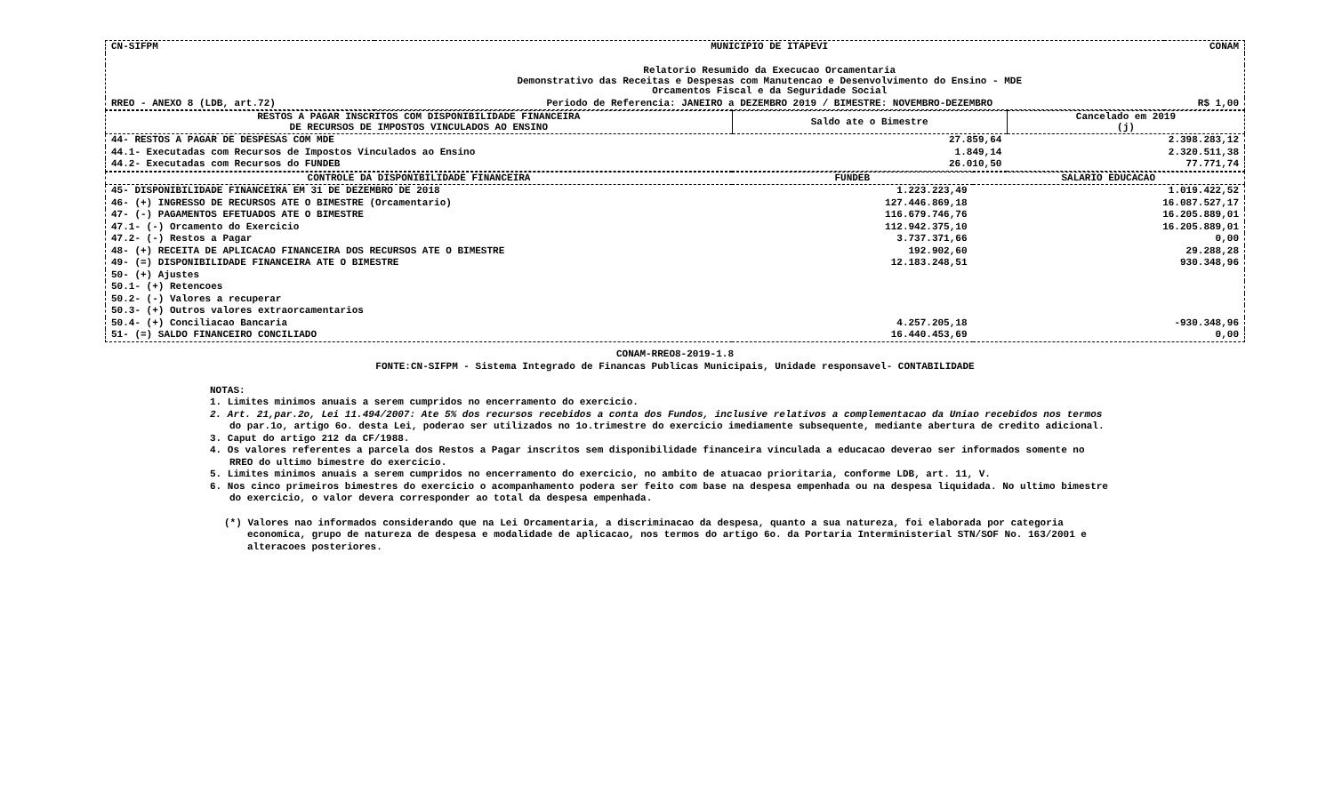| CN-SIFPM | MUNICIPIO DE ITAPEVI | CONAM |
| | Relatorio Resumido da Execucao Orcamentaria Demonstrativo das Receitas e Despesas com Manutencao e Desenvolvimento do Ensino - MDE Orcamentos Fiscal e da Seguridade Social | |
| RREO - ANEXO 8 (LDB, art.72) | Periodo de Referencia: JANEIRO a DEZEMBRO 2019 / BIMESTRE: NOVEMBRO-DEZEMBRO | R$ 1,00 |
| RESTOS A PAGAR INSCRITOS COM DISPONIBILIDADE FINANCEIRA DE RECURSOS DE IMPOSTOS VINCULADOS AO ENSINO | Saldo ate o Bimestre | Cancelado em 2019 (j) |
| --- | --- | --- |
| 44- RESTOS A PAGAR DE DESPESAS COM MDE | 27.859,64 | 2.398.283,12 |
| 44.1- Executadas com Recursos de Impostos Vinculados ao Ensino | 1.849,14 | 2.320.511,38 |
| 44.2- Executadas com Recursos do FUNDEB | 26.010,50 | 77.771,74 |
| CONTROLE DA DISPONIBILIDADE FINANCEIRA | FUNDEB | SALARIO EDUCACAO |
| --- | --- | --- |
| 45- DISPONIBILIDADE FINANCEIRA EM 31 DE DEZEMBRO DE 2018 | 1.223.223,49 | 1.019.422,52 |
| 46- (+) INGRESSO DE RECURSOS ATE O BIMESTRE (Orcamentario) | 127.446.869,18 | 16.087.527,17 |
| 47- (-) PAGAMENTOS EFETUADOS ATE O BIMESTRE | 116.679.746,76 | 16.205.889,01 |
| 47.1- (-) Orcamento do Exercicio | 112.942.375,10 | 16.205.889,01 |
| 47.2- (-) Restos a Pagar | 3.737.371,66 | 0,00 |
| 48- (+) RECEITA DE APLICACAO FINANCEIRA DOS RECURSOS ATE O BIMESTRE | 192.902,60 | 29.288,28 |
| 49- (=) DISPONIBILIDADE FINANCEIRA ATE O BIMESTRE | 12.183.248,51 | 930.348,96 |
| 50- (+) Ajustes | | |
| 50.1- (+) Retencoes | | |
| 50.2- (-) Valores a recuperar | | |
| 50.3- (+) Outros valores extraorcamentarios | | |
| 50.4- (+) Conciliacao Bancaria | 4.257.205,18 | -930.348,96 |
| 51- (=) SALDO FINANCEIRO CONCILIADO | 16.440.453,69 | 0,00 |
CONAM-RREO8-2019-1.8
FONTE:CN-SIFPM - Sistema Integrado de Financas Publicas Municipais, Unidade responsavel- CONTABILIDADE
NOTAS:
1. Limites minimos anuais a serem cumpridos no encerramento do exercicio.
2. Art. 21,par.2o, Lei 11.494/2007: Ate 5% dos recursos recebidos a conta dos Fundos, inclusive relativos a complementacao da Uniao recebidos nos termos
do par.1o, artigo 6o. desta Lei, poderao ser utilizados no 1o.trimestre do exercicio imediamente subsequente, mediante abertura de credito adicional.
3. Caput do artigo 212 da CF/1988.
4. Os valores referentes a parcela dos Restos a Pagar inscritos sem disponibilidade financeira vinculada a educacao deverao ser informados somente no
RREO do ultimo bimestre do exercicio.
5. Limites minimos anuais a serem cumpridos no encerramento do exercicio, no ambito de atuacao prioritaria, conforme LDB, art. 11, V.
6. Nos cinco primeiros bimestres do exercicio o acompanhamento podera ser feito com base na despesa empenhada ou na despesa liquidada. No ultimo bimestre
do exercicio, o valor devera corresponder ao total da despesa empenhada.
(*) Valores nao informados considerando que na Lei Orcamentaria, a discriminacao da despesa, quanto a sua natureza, foi elaborada por categoria
economica, grupo de natureza de despesa e modalidade de aplicacao, nos termos do artigo 6o. da Portaria Interministerial STN/SOF No. 163/2001 e
alteracoes posteriores.